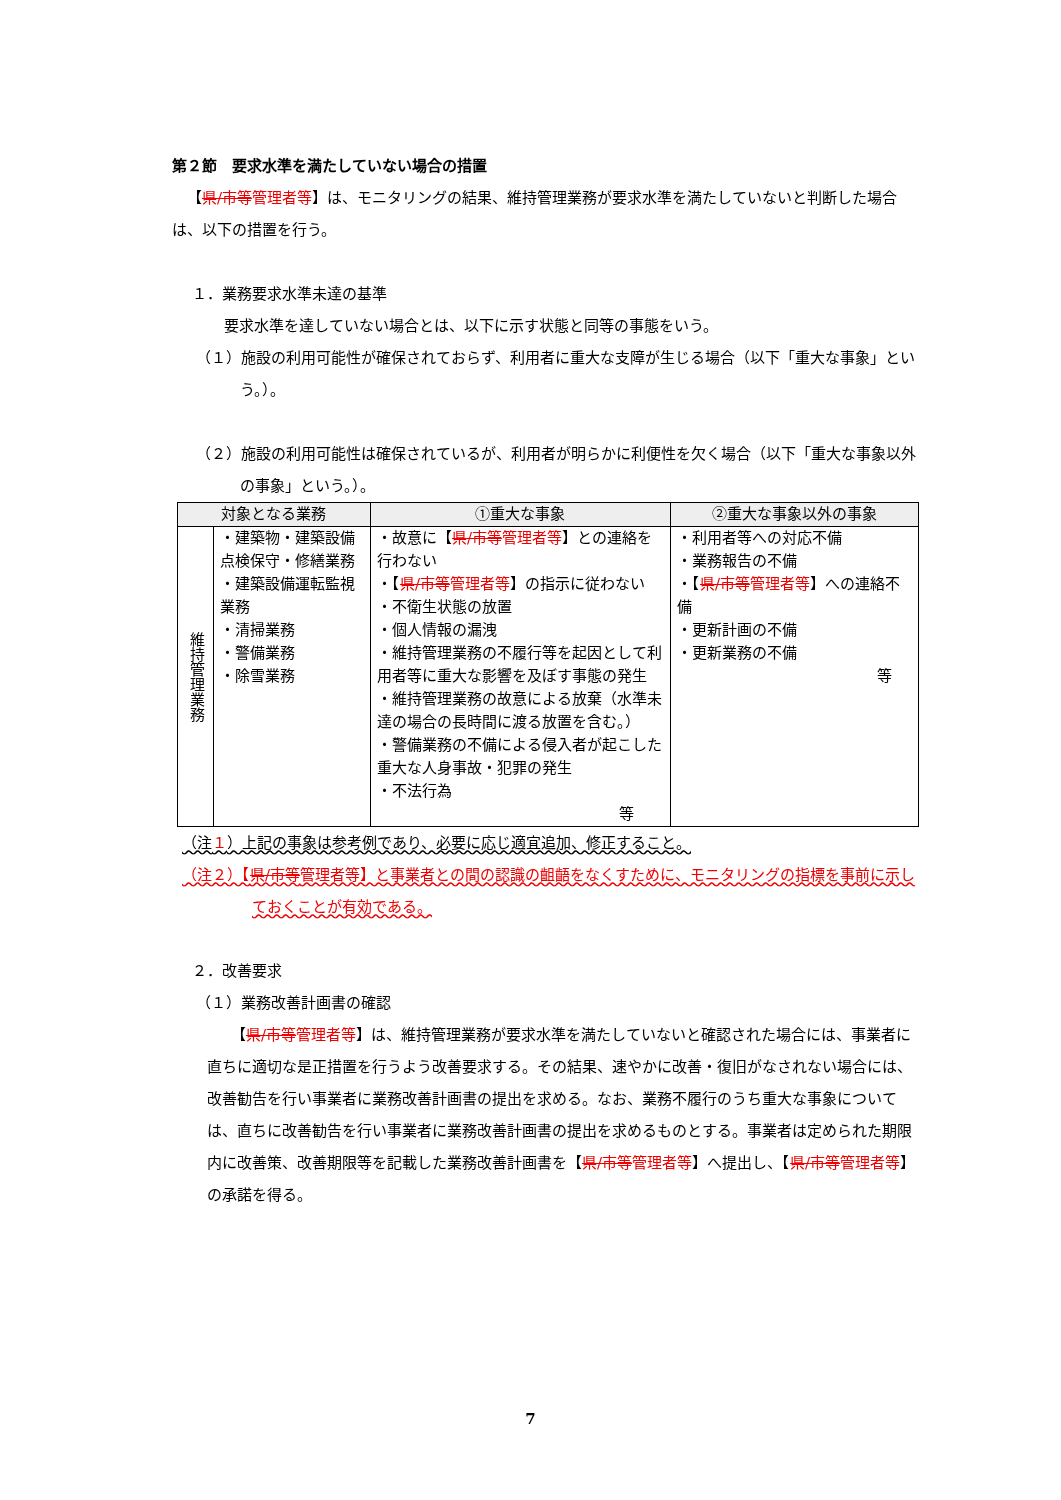第２節　要求水準を満たしていない場合の措置
【県/市等管理者等】は、モニタリングの結果、維持管理業務が要求水準を満たしていないと判断した場合は、以下の措置を行う。
１．業務要求水準未達の基準
要求水準を達していない場合とは、以下に示す状態と同等の事態をいう。
（１）施設の利用可能性が確保されておらず、利用者に重大な支障が生じる場合（以下「重大な事象」という。）。
（２）施設の利用可能性は確保されているが、利用者が明らかに利便性を欠く場合（以下「重大な事象以外の事象」という。）。
| 対象となる業務 | | ①重大な事象 | ②重大な事象以外の事象 |
| --- | --- | --- | --- |
| 維持管理業務 | ・建築物・建築設備点検保守・修繕業務 ・建築設備運転監視業務 ・清掃業務 ・警備業務 ・除雪業務 | ・故意に【 県/市等 管理者等 】との連絡を行わない ・【 県/市等 管理者等 】の指示に従わない ・不衛生状態の放置 ・個人情報の漏洩 ・維持管理業務の不履行等を起因として利用者等に重大な影響を及ぼす事態の発生 ・維持管理業務の故意による放棄（水準未達の場合の長時間に渡る放置を含む。） ・警備業務の不備による侵入者が起こした重大な人身事故・犯罪の発生 ・不法行為 等 | ・利用者等への対応不備 ・業務報告の不備 ・【 県/市等 管理者等 】への連絡不備 ・更新計画の不備 ・更新業務の不備 等 |
（注１）上記の事象は参考例であり、必要に応じ適宜追加、修正すること。
（注２）【県/市等管理者等】と事業者との間の認識の齟齬をなくすために、モニタリングの指標を事前に示しておくことが有効である。
２．改善要求
（１）業務改善計画書の確認
【県/市等管理者等】は、維持管理業務が要求水準を満たしていないと確認された場合には、事業者に直ちに適切な是正措置を行うよう改善要求する。その結果、速やかに改善・復旧がなされない場合には、改善勧告を行い事業者に業務改善計画書の提出を求める。なお、業務不履行のうち重大な事象については、直ちに改善勧告を行い事業者に業務改善計画書の提出を求めるものとする。事業者は定められた期限内に改善策、改善期限等を記載した業務改善計画書を【県/市等管理者等】へ提出し、【県/市等管理者等】の承諾を得る。
7